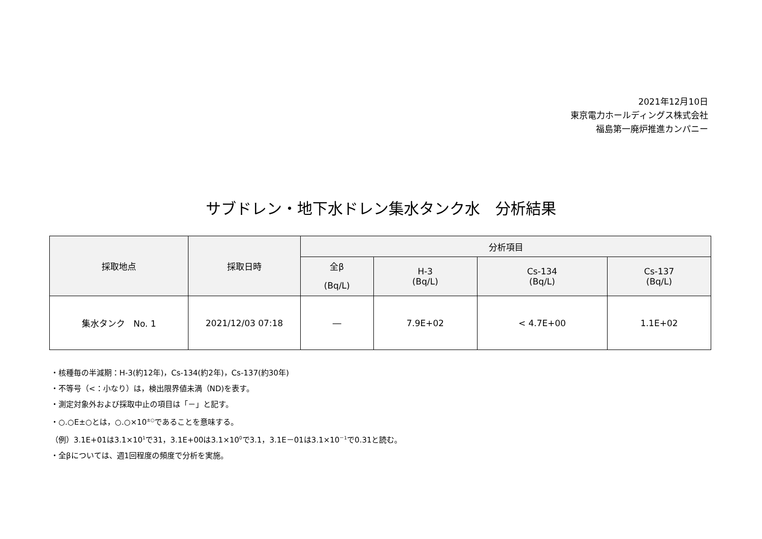2021年12月10日
東京電力ホールディングス株式会社
福島第一廃炉推進カンパニー
サブドレン・地下水ドレン集水タンク水　分析結果
| 採取地点 | 採取日時 | 分析項目 | | | |
| --- | --- | --- | --- | --- | --- |
| | | 全β (Bq/L) | H-3 (Bq/L) | Cs-134 (Bq/L) | Cs-137 (Bq/L) |
| 集水タンク No. 1 | 2021/12/03 07:18 | ― | 7.9E+02 | < 4.7E+00 | 1.1E+02 |
・核種毎の半減期：H-3(約12年)，Cs-134(約2年)，Cs-137(約30年)
・不等号（<：小なり）は，検出限界値未満（ND)を表す。
・測定対象外および採取中止の項目は「－」と記す。
・○.○E±○とは，○.○×10<sup>±○</sup>であることを意味する。
（例）3.1E+01は3.1×10<sup>1</sup>で31，3.1E+00は3.1×10<sup>0</sup>で3.1，3.1E－01は3.1×10<sup>－1</sup>で0.31と読む。
・全βについては、週1回程度の頻度で分析を実施。